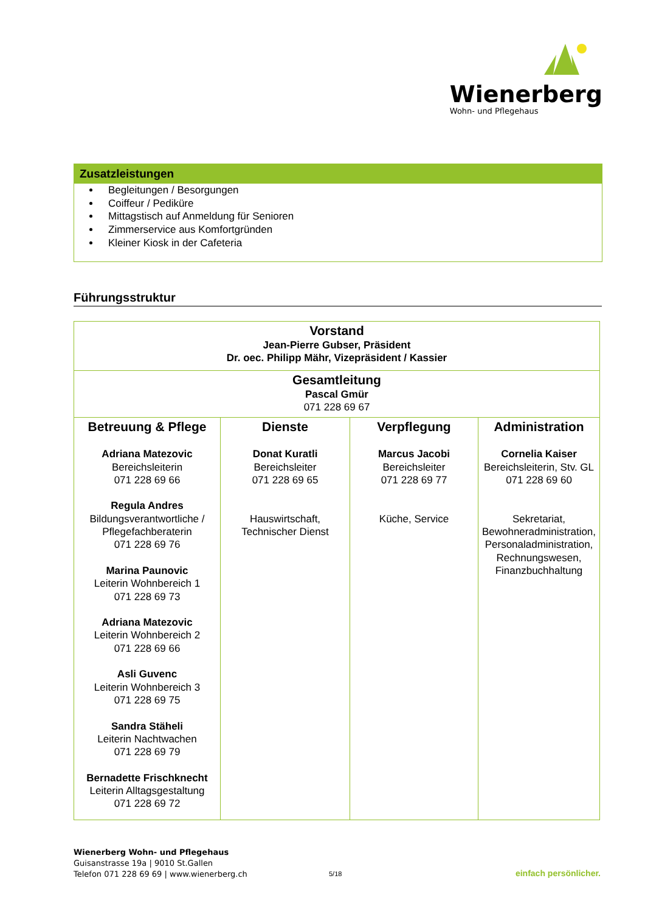Wienerberg
Wohn- und Pflegehaus
Zusatzleistungen
Begleitungen / Besorgungen
Coiffeur / Pediküre
Mittagstisch auf Anmeldung für Senioren
Zimmerservice aus Komfortgründen
Kleiner Kiosk in der Cafeteria
Führungsstruktur
| Vorstand Jean-Pierre Gubser, Präsident Dr. oec. Philipp Mähr, Vizepräsident / Kassier | | | |
| Gesamtleitung Pascal Gmür 071 228 69 67 | | | |
| Betreuung & Pflege Adriana Matezovic Bereichsleiterin 071 228 69 66 Regula Andres Bildungsverantwortliche / Pflegefachberaterin 071 228 69 76 Marina Paunovic Leiterin Wohnbereich 1 071 228 69 73 Adriana Matezovic Leiterin Wohnbereich 2 071 228 69 66 Asli Guvenc Leiterin Wohnbereich 3 071 228 69 75 Sandra Stäheli Leiterin Nachtwachen 071 228 69 79 Bernadette Frischknecht Leiterin Alltagsgestaltung 071 228 69 72 | Dienste Donat Kuratli Bereichsleiter 071 228 69 65 Hauswirtschaft, Technischer Dienst | Verpflegung Marcus Jacobi Bereichsleiter 071 228 69 77 Küche, Service | Administration Cornelia Kaiser Bereichsleiterin, Stv. GL 071 228 69 60 Sekretariat, Bewohneradministration, Personaladministration, Rechnungswesen, Finanzbuchhaltung |
Wienerberg Wohn- und Pflegehaus
Guisanstrasse 19a | 9010 St.Gallen
Telefon 071 228 69 69 | www.wienerberg.ch
5/18 einfach persönlicher.